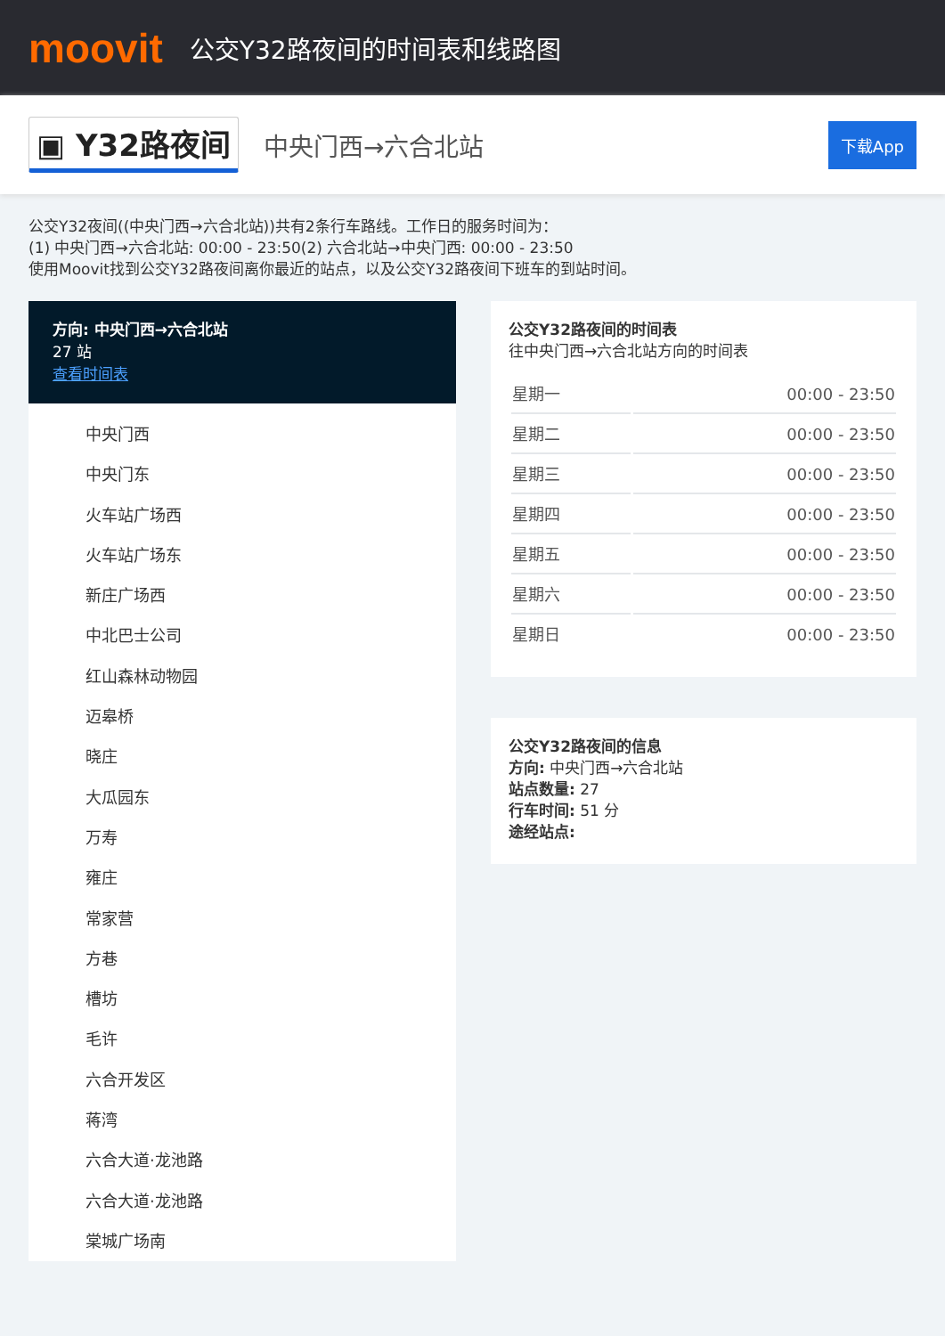moovit
公交Y32路夜间的时间表和线路图
▣ Y32路夜间 中央门西→六合北站 下载App
公交Y32夜间((中央门西→六合北站))共有2条行车路线。工作日的服务时间为：
(1) 中央门西→六合北站: 00:00 - 23:50(2) 六合北站→中央门西: 00:00 - 23:50
使用Moovit找到公交Y32路夜间离你最近的站点，以及公交Y32路夜间下班车的到站时间。
方向: 中央门西→六合北站
27 站
查看时间表
中央门西
中央门东
火车站广场西
火车站广场东
新庄广场西
中北巴士公司
红山森林动物园
迈皋桥
晓庄
大瓜园东
万寿
雍庄
常家营
方巷
槽坊
毛许
六合开发区
蒋湾
六合大道·龙池路
六合大道·龙池路
棠城广场南
公交Y32路夜间的时间表
往中央门西→六合北站方向的时间表
| 星期一 | 00:00 - 23:50 |
| 星期二 | 00:00 - 23:50 |
| 星期三 | 00:00 - 23:50 |
| 星期四 | 00:00 - 23:50 |
| 星期五 | 00:00 - 23:50 |
| 星期六 | 00:00 - 23:50 |
| 星期日 | 00:00 - 23:50 |
公交Y32路夜间的信息
方向: 中央门西→六合北站
站点数量: 27
行车时间: 51 分
途经站点: